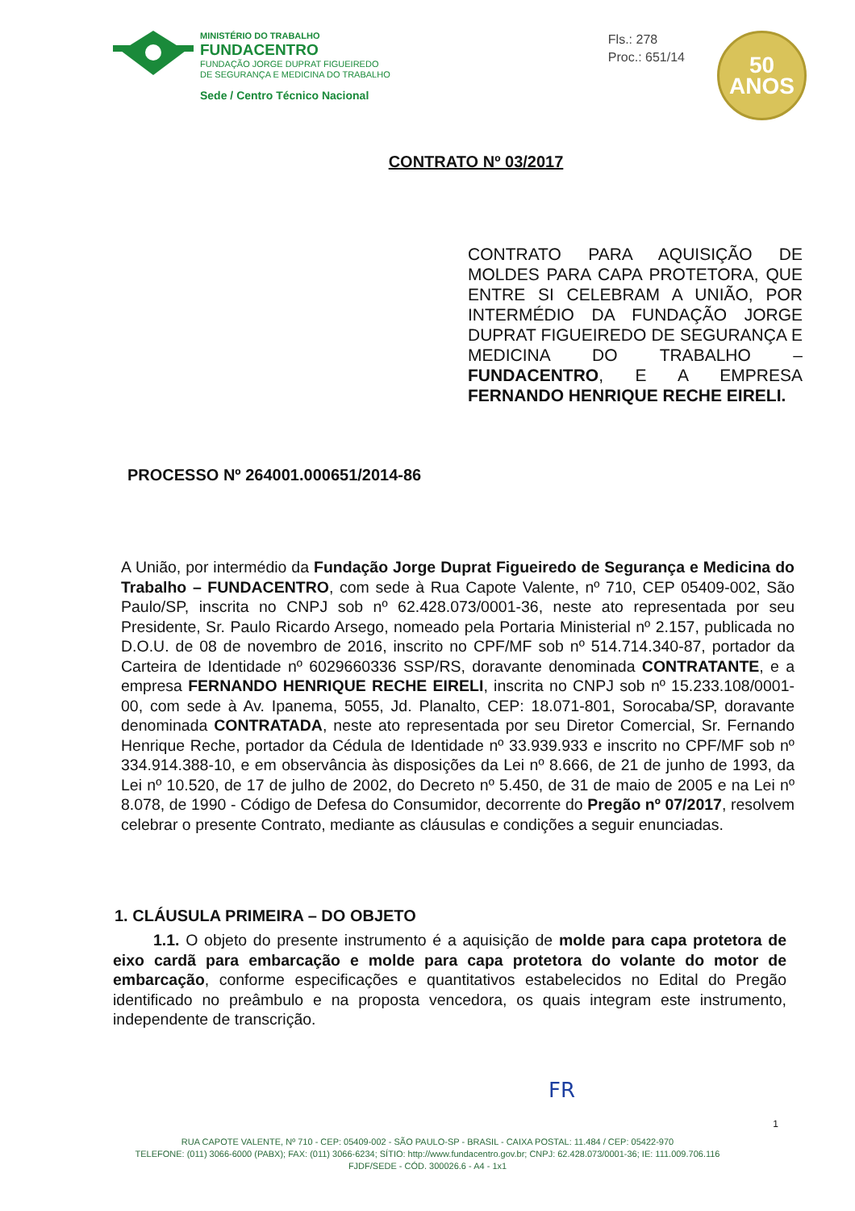MINISTÉRIO DO TRABALHO
FUNDACENTRO
FUNDAÇÃO JORGE DUPRAT FIGUEIREDO
DE SEGURANÇA E MEDICINA DO TRABALHO
Sede / Centro Técnico Nacional
Fls.: 278
Proc.: 651/14
50
ANOS
CONTRATO Nº 03/2017
CONTRATO PARA AQUISIÇÃO DE MOLDES PARA CAPA PROTETORA, QUE ENTRE SI CELEBRAM A UNIÃO, POR INTERMÉDIO DA FUNDAÇÃO JORGE DUPRAT FIGUEIREDO DE SEGURANÇA E MEDICINA DO TRABALHO – FUNDACENTRO, E A EMPRESA FERNANDO HENRIQUE RECHE EIRELI.
PROCESSO Nº 264001.000651/2014-86
A União, por intermédio da Fundação Jorge Duprat Figueiredo de Segurança e Medicina do Trabalho – FUNDACENTRO, com sede à Rua Capote Valente, nº 710, CEP 05409-002, São Paulo/SP, inscrita no CNPJ sob nº 62.428.073/0001-36, neste ato representada por seu Presidente, Sr. Paulo Ricardo Arsego, nomeado pela Portaria Ministerial nº 2.157, publicada no D.O.U. de 08 de novembro de 2016, inscrito no CPF/MF sob nº 514.714.340-87, portador da Carteira de Identidade nº 6029660336 SSP/RS, doravante denominada CONTRATANTE, e a empresa FERNANDO HENRIQUE RECHE EIRELI, inscrita no CNPJ sob nº 15.233.108/0001-00, com sede à Av. Ipanema, 5055, Jd. Planalto, CEP: 18.071-801, Sorocaba/SP, doravante denominada CONTRATADA, neste ato representada por seu Diretor Comercial, Sr. Fernando Henrique Reche, portador da Cédula de Identidade nº 33.939.933 e inscrito no CPF/MF sob nº 334.914.388-10, e em observância às disposições da Lei nº 8.666, de 21 de junho de 1993, da Lei nº 10.520, de 17 de julho de 2002, do Decreto nº 5.450, de 31 de maio de 2005 e na Lei nº 8.078, de 1990 - Código de Defesa do Consumidor, decorrente do Pregão nº 07/2017, resolvem celebrar o presente Contrato, mediante as cláusulas e condições a seguir enunciadas.
1. CLÁUSULA PRIMEIRA – DO OBJETO
1.1. O objeto do presente instrumento é a aquisição de molde para capa protetora de eixo cardã para embarcação e molde para capa protetora do volante do motor de embarcação, conforme especificações e quantitativos estabelecidos no Edital do Pregão identificado no preâmbulo e na proposta vencedora, os quais integram este instrumento, independente de transcrição.
FR
1
RUA CAPOTE VALENTE, Nº 710 - CEP: 05409-002 - SÃO PAULO-SP - BRASIL - CAIXA POSTAL: 11.484 / CEP: 05422-970
TELEFONE: (011) 3066-6000 (PABX); FAX: (011) 3066-6234; SÍTIO: http://www.fundacentro.gov.br; CNPJ: 62.428.073/0001-36; IE: 111.009.706.116
FJDF/SEDE - CÓD. 300026.6 - A4 - 1x1